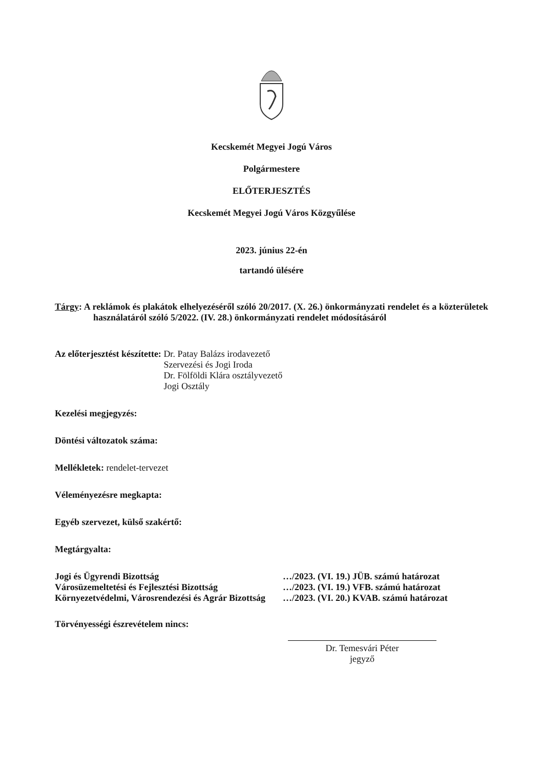Kecskemét Megyei Jogú Város
Polgármestere
ELŐTERJESZTÉS
Kecskemét Megyei Jogú Város Közgyűlése
2023. június 22-én
tartandó ülésére
Tárgy: A reklámok és plakátok elhelyezéséről szóló 20/2017. (X. 26.) önkormányzati rendelet és a közterületek használatáról szóló 5/2022. (IV. 28.) önkormányzati rendelet módosításáról
Az előterjesztést készítette: Dr. Patay Balázs irodavezető
Szervezési és Jogi Iroda
Dr. Fölföldi Klára osztályvezető
Jogi Osztály
Kezelési megjegyzés:
Döntési változatok száma:
Mellékletek: rendelet-tervezet
Véleményezésre megkapta:
Egyéb szervezet, külső szakértő:
Megtárgyalta:
Jogi és Ügyrendi Bizottság …/2023. (VI. 19.) JÜB. számú határozat
Városüzemeltetési és Fejlesztési Bizottság …/2023. (VI. 19.) VFB. számú határozat
Környezetvédelmi, Városrendezési és Agrár Bizottság …/2023. (VI. 20.) KVAB. számú határozat
Törvényességi észrevételem nincs:
Dr. Temesvári Péter
jegyző